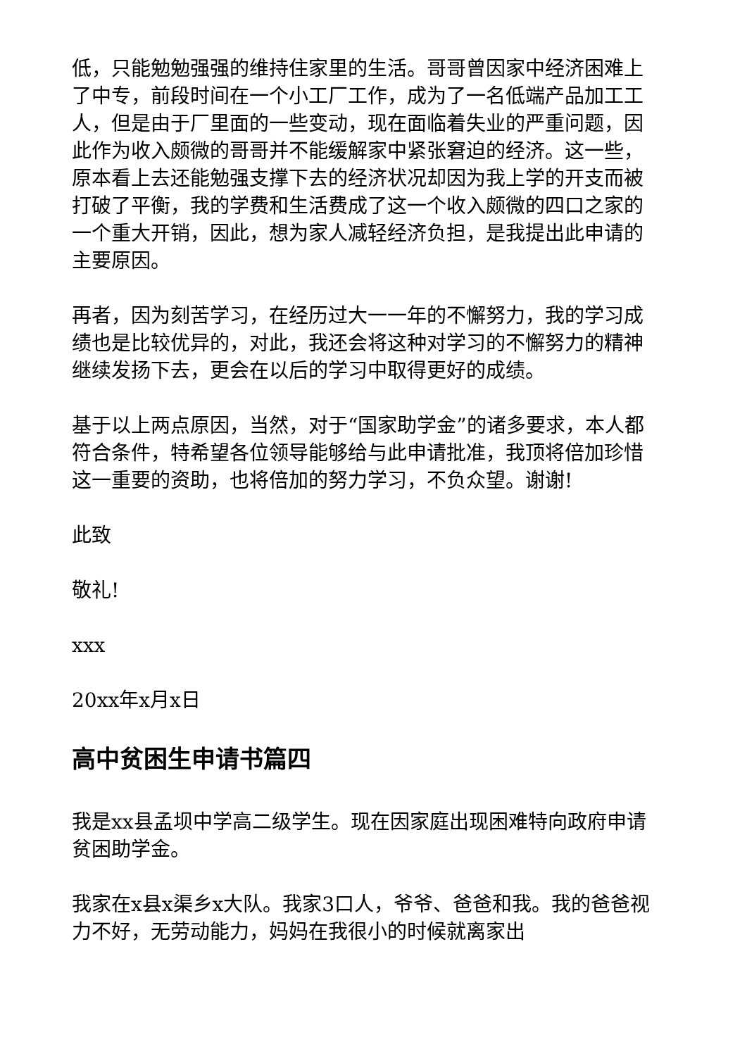低，只能勉勉强强的维持住家里的生活。哥哥曾因家中经济困难上了中专，前段时间在一个小工厂工作，成为了一名低端产品加工工人，但是由于厂里面的一些变动，现在面临着失业的严重问题，因此作为收入颇微的哥哥并不能缓解家中紧张窘迫的经济。这一些，原本看上去还能勉强支撑下去的经济状况却因为我上学的开支而被打破了平衡，我的学费和生活费成了这一个收入颇微的四口之家的一个重大开销，因此，想为家人减轻经济负担，是我提出此申请的主要原因。
再者，因为刻苦学习，在经历过大一一年的不懈努力，我的学习成绩也是比较优异的，对此，我还会将这种对学习的不懈努力的精神继续发扬下去，更会在以后的学习中取得更好的成绩。
基于以上两点原因，当然，对于“国家助学金”的诸多要求，本人都符合条件，特希望各位领导能够给与此申请批准，我顶将倍加珍惜这一重要的资助，也将倍加的努力学习，不负众望。谢谢!
此致
敬礼!
xxx
20xx年x月x日
高中贫困生申请书篇四
我是xx县孟坝中学高二级学生。现在因家庭出现困难特向政府申请贫困助学金。
我家在x县x渠乡x大队。我家3口人，爷爷、爸爸和我。我的爸爸视力不好，无劳动能力，妈妈在我很小的时候就离家出